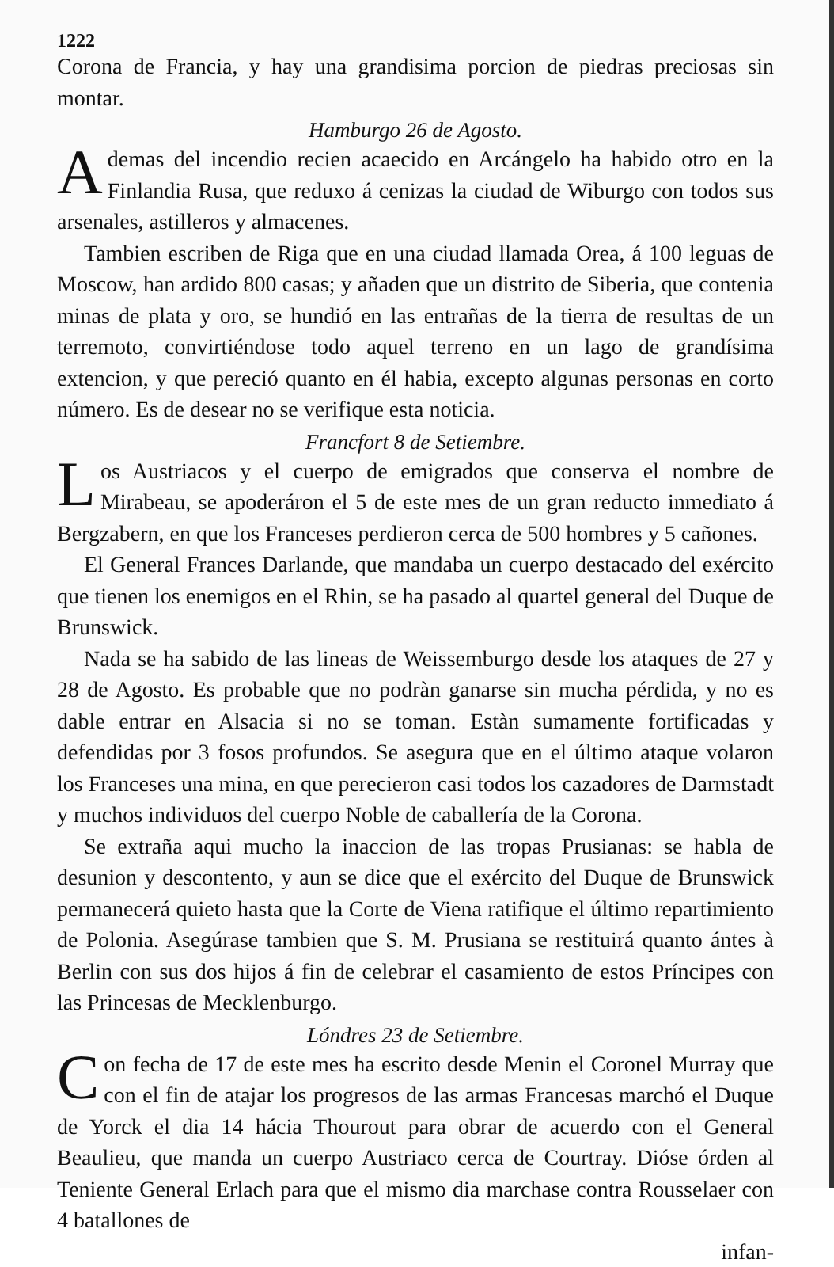1222
Corona de Francia, y hay una grandisima porcion de piedras preciosas sin montar.
Hamburgo 26 de Agosto.
Ademas del incendio recien acaecido en Arcángelo ha habido otro en la Finlandia Rusa, que reduxo á cenizas la ciudad de Wiburgo con todos sus arsenales, astilleros y almacenes.
Tambien escriben de Riga que en una ciudad llamada Orea, á 100 leguas de Moscow, han ardido 800 casas; y añaden que un distrito de Siberia, que contenia minas de plata y oro, se hundió en las entrañas de la tierra de resultas de un terremoto, convirtiéndose todo aquel terreno en un lago de grandísima extencion, y que pereció quanto en él habia, excepto algunas personas en corto número. Es de desear no se verifique esta noticia.
Francfort 8 de Setiembre.
Los Austriacos y el cuerpo de emigrados que conserva el nombre de Mirabeau, se apoderáron el 5 de este mes de un gran reducto inmediato á Bergzabern, en que los Franceses perdieron cerca de 500 hombres y 5 cañones.
El General Frances Darlande, que mandaba un cuerpo destacado del exército que tienen los enemigos en el Rhin, se ha pasado al quartel general del Duque de Brunswick.
Nada se ha sabido de las lineas de Weissemburgo desde los ataques de 27 y 28 de Agosto. Es probable que no podràn ganarse sin mucha pérdida, y no es dable entrar en Alsacia si no se toman. Estàn sumamente fortificadas y defendidas por 3 fosos profundos. Se asegura que en el último ataque volaron los Franceses una mina, en que perecieron casi todos los cazadores de Darmstadt y muchos individuos del cuerpo Noble de caballería de la Corona.
Se extraña aqui mucho la inaccion de las tropas Prusianas: se habla de desunion y descontento, y aun se dice que el exército del Duque de Brunswick permanecerá quieto hasta que la Corte de Viena ratifique el último repartimiento de Polonia. Asegúrase tambien que S. M. Prusiana se restituirá quanto ántes à Berlin con sus dos hijos á fin de celebrar el casamiento de estos Príncipes con las Princesas de Mecklenburgo.
Lóndres 23 de Setiembre.
Con fecha de 17 de este mes ha escrito desde Menin el Coronel Murray que con el fin de atajar los progresos de las armas Francesas marchó el Duque de Yorck el dia 14 hácia Thourout para obrar de acuerdo con el General Beaulieu, que manda un cuerpo Austriaco cerca de Courtray. Dióse órden al Teniente General Erlach para que el mismo dia marchase contra Rousselaer con 4 batallones de
infan-